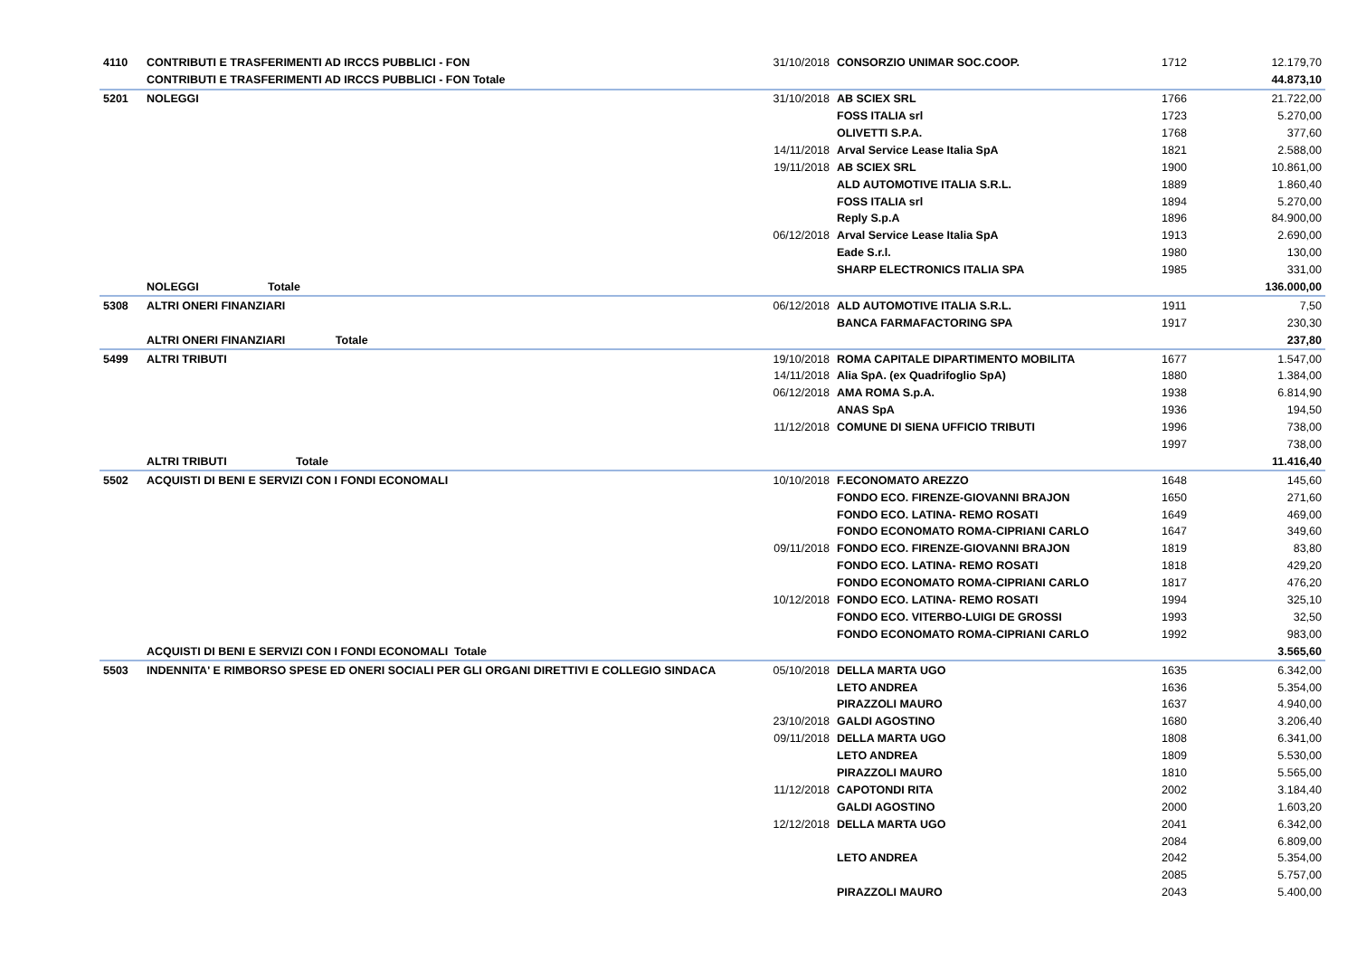| 4110 | CONTRIBUTI E TRASFERIMENTI AD IRCCS PUBBLICI - FON | 31/10/2018 | CONSORZIO UNIMAR SOC.COOP. | 1712 | 12.179,70 |
| | CONTRIBUTI E TRASFERIMENTI AD IRCCS PUBBLICI - FON Totale | | | | 44.873,10 |
| 5201 | NOLEGGI | 31/10/2018 | AB SCIEX SRL | 1766 | 21.722,00 |
| | | | FOSS ITALIA srl | 1723 | 5.270,00 |
| | | | OLIVETTI S.P.A. | 1768 | 377,60 |
| | | 14/11/2018 | Arval Service Lease Italia SpA | 1821 | 2.588,00 |
| | | 19/11/2018 | AB SCIEX SRL | 1900 | 10.861,00 |
| | | | ALD AUTOMOTIVE ITALIA S.R.L. | 1889 | 1.860,40 |
| | | | FOSS ITALIA srl | 1894 | 5.270,00 |
| | | | Reply S.p.A | 1896 | 84.900,00 |
| | | 06/12/2018 | Arval Service Lease Italia SpA | 1913 | 2.690,00 |
| | | | Eade S.r.l. | 1980 | 130,00 |
| | | | SHARP ELECTRONICS ITALIA SPA | 1985 | 331,00 |
| | NOLEGGI Totale | | | | 136.000,00 |
| 5308 | ALTRI ONERI FINANZIARI | 06/12/2018 | ALD AUTOMOTIVE ITALIA S.R.L. | 1911 | 7,50 |
| | | | BANCA FARMAFACTORING SPA | 1917 | 230,30 |
| | ALTRI ONERI FINANZIARI Totale | | | | 237,80 |
| 5499 | ALTRI TRIBUTI | 19/10/2018 | ROMA CAPITALE DIPARTIMENTO MOBILITA | 1677 | 1.547,00 |
| | | 14/11/2018 | Alia SpA. (ex Quadrifoglio SpA) | 1880 | 1.384,00 |
| | | 06/12/2018 | AMA ROMA S.p.A. | 1938 | 6.814,90 |
| | | | ANAS SpA | 1936 | 194,50 |
| | | 11/12/2018 | COMUNE DI SIENA UFFICIO TRIBUTI | 1996 | 738,00 |
| | | | | 1997 | 738,00 |
| | ALTRI TRIBUTI Totale | | | | 11.416,40 |
| 5502 | ACQUISTI DI BENI E SERVIZI CON I FONDI ECONOMALI | 10/10/2018 | F.ECONOMATO AREZZO | 1648 | 145,60 |
| | | | FONDO ECO. FIRENZE-GIOVANNI BRAJON | 1650 | 271,60 |
| | | | FONDO ECO. LATINA- REMO ROSATI | 1649 | 469,00 |
| | | | FONDO ECONOMATO ROMA-CIPRIANI CARLO | 1647 | 349,60 |
| | | 09/11/2018 | FONDO ECO. FIRENZE-GIOVANNI BRAJON | 1819 | 83,80 |
| | | | FONDO ECO. LATINA- REMO ROSATI | 1818 | 429,20 |
| | | | FONDO ECONOMATO ROMA-CIPRIANI CARLO | 1817 | 476,20 |
| | | 10/12/2018 | FONDO ECO. LATINA- REMO ROSATI | 1994 | 325,10 |
| | | | FONDO ECO. VITERBO-LUIGI DE GROSSI | 1993 | 32,50 |
| | | | FONDO ECONOMATO ROMA-CIPRIANI CARLO | 1992 | 983,00 |
| | ACQUISTI DI BENI E SERVIZI CON I FONDI ECONOMALI Totale | | | | 3.565,60 |
| 5503 | INDENNITA' E RIMBORSO SPESE ED ONERI SOCIALI PER GLI ORGANI DIRETTIVI E COLLEGIO SINDACA | 05/10/2018 | DELLA MARTA UGO | 1635 | 6.342,00 |
| | | | LETO ANDREA | 1636 | 5.354,00 |
| | | | PIRAZZOLI MAURO | 1637 | 4.940,00 |
| | | 23/10/2018 | GALDI AGOSTINO | 1680 | 3.206,40 |
| | | 09/11/2018 | DELLA MARTA UGO | 1808 | 6.341,00 |
| | | | LETO ANDREA | 1809 | 5.530,00 |
| | | | PIRAZZOLI MAURO | 1810 | 5.565,00 |
| | | 11/12/2018 | CAPOTONDI RITA | 2002 | 3.184,40 |
| | | | GALDI AGOSTINO | 2000 | 1.603,20 |
| | | 12/12/2018 | DELLA MARTA UGO | 2041 | 6.342,00 |
| | | | | 2084 | 6.809,00 |
| | | | LETO ANDREA | 2042 | 5.354,00 |
| | | | | 2085 | 5.757,00 |
| | | | PIRAZZOLI MAURO | 2043 | 5.400,00 |